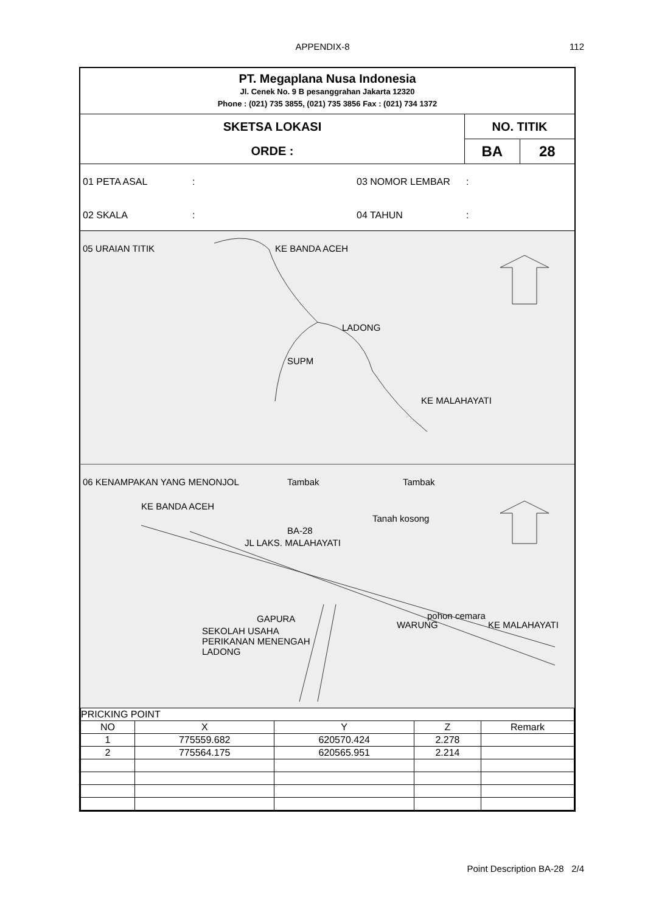APPENDIX-8 112
PT. Megaplana Nusa Indonesia
Jl. Cenek No. 9 B pesanggrahan Jakarta 12320
Phone : (021) 735 3855, (021) 735 3856 Fax : (021) 734 1372
SKETSA LOKASI
ORDE :
NO. TITIK
BA 28
01 PETA ASAL: 03 NOMOR LEMBAR: 02 SKALA: 04 TAHUN:
05 URAIAN TITIK KE BANDA ACEH
LADONG
SUPM
KE MALAHAYATI
06 KENAMPAKAN YANG MENONJOL Tambak Tambak
Tanah kosong
BA-28
KE BANDA ACEH
JL LAKS. MALAHAYATI
GAPURA
SEKOLAH USAHA
PERIKANAN MENENGAH
LADONG
WARUNG
pohon cemara
KE MALAHAYATI
| PRICKING POINT | | | | |
| NO | X | Y | Z | Remark |
| 1 | 775559.682 | 620570.424 | 2.278 | |
| 2 | 775564.175 | 620565.951 | 2.214 | |
Point Description BA-28 2/4